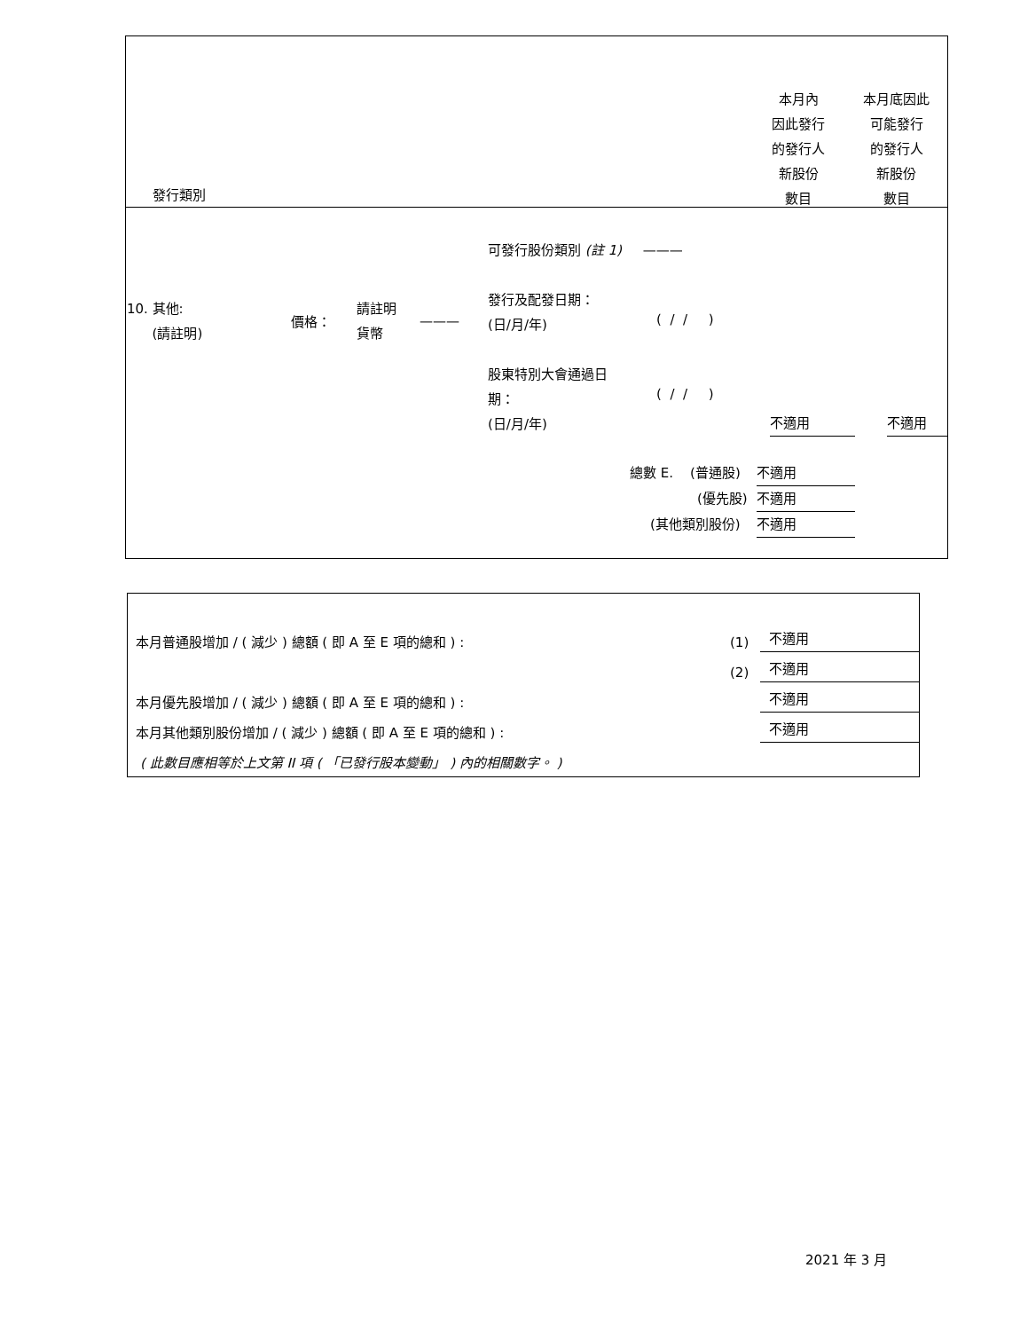本月內
因此發行
的發行人
新股份
數目
本月底因此
可能發行
的發行人
新股份
數目
發行類別
可發行股份類別 (註 1) ———
10. 其他:
(請註明)
價格：
請註明
貨幣
———
發行及配發日期：
(日/月/年)
( / / )
股東特別大會通過日
期：
(日/月/年)
( / / )
不適用 不適用
總數 E. (普通股) 不適用
(優先股) 不適用
(其他類別股份) 不適用
本月普通股增加 / ( 減少 ) 總額 ( 即 A 至 E 項的總和 ) : (1) 不適用
(2) 不適用
本月優先股增加 / ( 減少 ) 總額 ( 即 A 至 E 項的總和 ) : 不適用
本月其他類別股份增加 / ( 減少 ) 總額 ( 即 A 至 E 項的總和 ) : 不適用
( 此數目應相等於上文第 II 項 ( 「已發行股本變動」 ) 內的相關數字。 )
2021 年 3 月